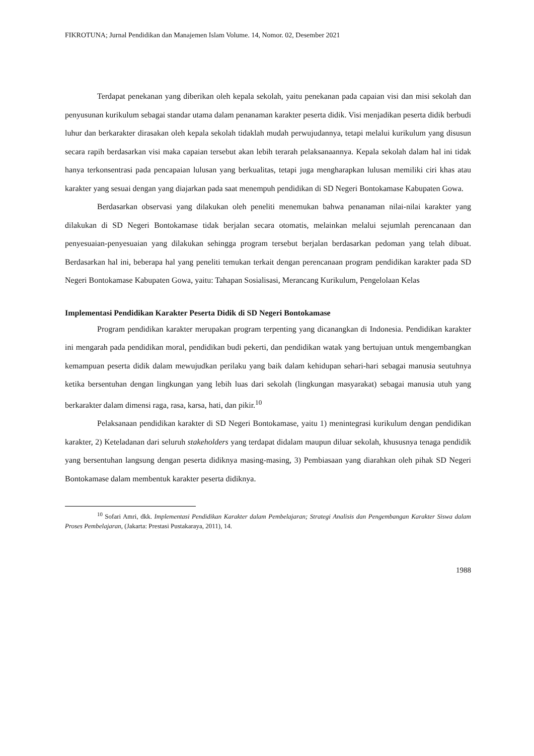FIKROTUNA; Jurnal Pendidikan dan Manajemen Islam Volume. 14, Nomor. 02, Desember 2021
Terdapat penekanan yang diberikan oleh kepala sekolah, yaitu penekanan pada capaian visi dan misi sekolah dan penyusunan kurikulum sebagai standar utama dalam penanaman karakter peserta didik. Visi menjadikan peserta didik berbudi luhur dan berkarakter dirasakan oleh kepala sekolah tidaklah mudah perwujudannya, tetapi melalui kurikulum yang disusun secara rapih berdasarkan visi maka capaian tersebut akan lebih terarah pelaksanaannya. Kepala sekolah dalam hal ini tidak hanya terkonsentrasi pada pencapaian lulusan yang berkualitas, tetapi juga mengharapkan lulusan memiliki ciri khas atau karakter yang sesuai dengan yang diajarkan pada saat menempuh pendidikan di SD Negeri Bontokamase Kabupaten Gowa.
Berdasarkan observasi yang dilakukan oleh peneliti menemukan bahwa penanaman nilai-nilai karakter yang dilakukan di SD Negeri Bontokamase tidak berjalan secara otomatis, melainkan melalui sejumlah perencanaan dan penyesuaian-penyesuaian yang dilakukan sehingga program tersebut berjalan berdasarkan pedoman yang telah dibuat. Berdasarkan hal ini, beberapa hal yang peneliti temukan terkait dengan perencanaan program pendidikan karakter pada SD Negeri Bontokamase Kabupaten Gowa, yaitu: Tahapan Sosialisasi, Merancang Kurikulum, Pengelolaan Kelas
Implementasi Pendidikan Karakter Peserta Didik di SD Negeri Bontokamase
Program pendidikan karakter merupakan program terpenting yang dicanangkan di Indonesia. Pendidikan karakter ini mengarah pada pendidikan moral, pendidikan budi pekerti, dan pendidikan watak yang bertujuan untuk mengembangkan kemampuan peserta didik dalam mewujudkan perilaku yang baik dalam kehidupan sehari-hari sebagai manusia seutuhnya ketika bersentuhan dengan lingkungan yang lebih luas dari sekolah (lingkungan masyarakat) sebagai manusia utuh yang berkarakter dalam dimensi raga, rasa, karsa, hati, dan pikir.<sup>10</sup>
Pelaksanaan pendidikan karakter di SD Negeri Bontokamase, yaitu 1) menintegrasi kurikulum dengan pendidikan karakter, 2) Keteladanan dari seluruh stakeholders yang terdapat didalam maupun diluar sekolah, khususnya tenaga pendidik yang bersentuhan langsung dengan peserta didiknya masing-masing, 3) Pembiasaan yang diarahkan oleh pihak SD Negeri Bontokamase dalam membentuk karakter peserta didiknya.
<sup>10</sup> Sofari Amri, dkk. Implementasi Pendidikan Karakter dalam Pembelajaran; Strategi Analisis dan Pengembangan Karakter Siswa dalam Proses Pembelajaran, (Jakarta: Prestasi Pustakaraya, 2011), 14.
1988